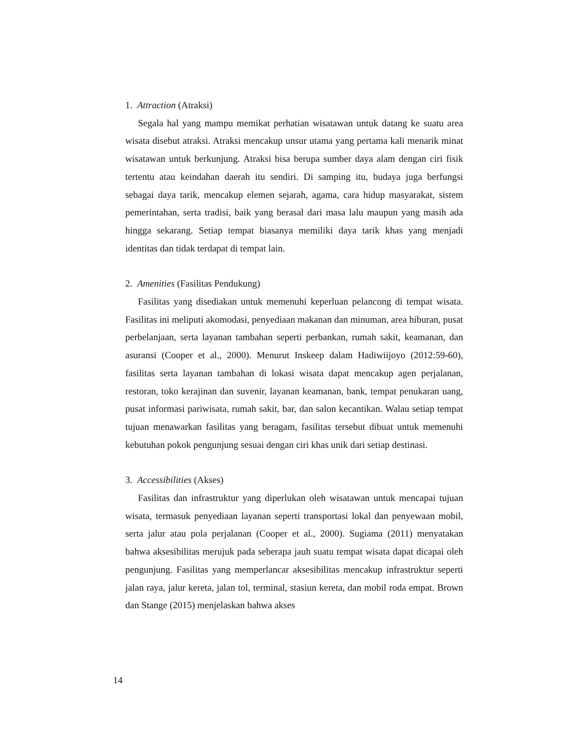1. Attraction (Atraksi)
Segala hal yang mampu memikat perhatian wisatawan untuk datang ke suatu area wisata disebut atraksi. Atraksi mencakup unsur utama yang pertama kali menarik minat wisatawan untuk berkunjung. Atraksi bisa berupa sumber daya alam dengan ciri fisik tertentu atau keindahan daerah itu sendiri. Di samping itu, budaya juga berfungsi sebagai daya tarik, mencakup elemen sejarah, agama, cara hidup masyarakat, sistem pemerintahan, serta tradisi, baik yang berasal dari masa lalu maupun yang masih ada hingga sekarang. Setiap tempat biasanya memiliki daya tarik khas yang menjadi identitas dan tidak terdapat di tempat lain.
2. Amenities (Fasilitas Pendukung)
Fasilitas yang disediakan untuk memenuhi keperluan pelancong di tempat wisata. Fasilitas ini meliputi akomodasi, penyediaan makanan dan minuman, area hiburan, pusat perbelanjaan, serta layanan tambahan seperti perbankan, rumah sakit, keamanan, dan asuransi (Cooper et al., 2000). Menurut Inskeep dalam Hadiwiijoyo (2012:59-60), fasilitas serta layanan tambahan di lokasi wisata dapat mencakup agen perjalanan, restoran, toko kerajinan dan suvenir, layanan keamanan, bank, tempat penukaran uang, pusat informasi pariwisata, rumah sakit, bar, dan salon kecantikan. Walau setiap tempat tujuan menawarkan fasilitas yang beragam, fasilitas tersebut dibuat untuk memenuhi kebutuhan pokok pengunjung sesuai dengan ciri khas unik dari setiap destinasi.
3. Accessibilities (Akses)
Fasilitas dan infrastruktur yang diperlukan oleh wisatawan untuk mencapai tujuan wisata, termasuk penyediaan layanan seperti transportasi lokal dan penyewaan mobil, serta jalur atau pola perjalanan (Cooper et al., 2000). Sugiama (2011) menyatakan bahwa aksesibilitas merujuk pada seberapa jauh suatu tempat wisata dapat dicapai oleh pengunjung. Fasilitas yang memperlancar aksesibilitas mencakup infrastruktur seperti jalan raya, jalur kereta, jalan tol, terminal, stasiun kereta, dan mobil roda empat. Brown dan Stange (2015) menjelaskan bahwa akses
14